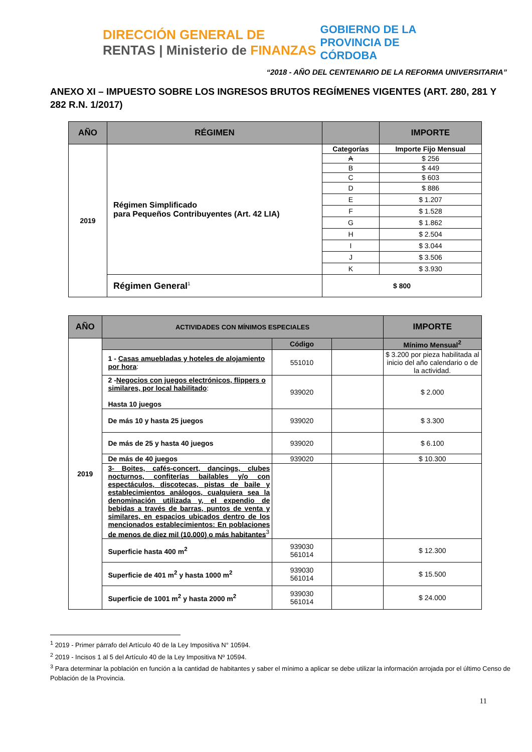DIRECCIÓN GENERAL DE RENTAS | Ministerio de FINANZAS
GOBIERNO DE LA PROVINCIA DE CÓRDOBA
“2018 - AÑO DEL CENTENARIO DE LA REFORMA UNIVERSITARIA”
ANEXO XI – IMPUESTO SOBRE LOS INGRESOS BRUTOS REGÍMENES VIGENTES (ART. 280, 281 Y 282 R.N. 1/2017)
| AÑO | RÉGIMEN | | IMPORTE |
| --- | --- | --- | --- |
| 2019 | Régimen Simplificado para Pequeños Contribuyentes (Art. 42 LIA) | Categorías | Importe Fijo Mensual |
| | | A | $ 256 |
| | | B | $ 449 |
| | | C | $ 603 |
| | | D | $ 886 |
| | | E | $ 1.207 |
| | | F | $ 1.528 |
| | | G | $ 1.862 |
| | | H | $ 2.504 |
| | | I | $ 3.044 |
| | | J | $ 3.506 |
| | | K | $ 3.930 |
| | Régimen General<sup>1</sup> | $ 800 | |
| AÑO | ACTIVIDADES CON MÍNIMOS ESPECIALES | | | IMPORTE |
| --- | --- | --- | --- | --- |
| 2019 | | Código | | Mínimo Mensual<sup>2</sup> |
| | 1 - Casas amuebladas y hoteles de alojamiento por hora : | 551010 | | $ 3.200 por pieza habilitada al inicio del año calendario o de la actividad. |
| | 2 - Negocios con juegos electrónicos, flippers o similares, por local habilitado : Hasta 10 juegos | 939020 | | $ 2.000 |
| | De más 10 y hasta 25 juegos | 939020 | | $ 3.300 |
| | De más de 25 y hasta 40 juegos | 939020 | | $ 6.100 |
| | De más de 40 juegos | 939020 | | $ 10.300 |
| | 3- Boites, cafés-concert, dancings, clubes nocturnos, confiterías bailables y/o con espectáculos, discotecas, pistas de baile y establecimientos análogos, cualquiera sea la denominación utilizada y, el expendio de bebidas a través de barras, puntos de venta y similares, en espacios ubicados dentro de los mencionados establecimientos: En poblaciones de menos de diez mil (10.000) o más habitantes<sup>3</sup> | | | |
| | Superficie hasta 400 m<sup>2</sup> | 939030 561014 | | $ 12.300 |
| | Superficie de 401 m<sup>2</sup> y hasta 1000 m<sup>2</sup> | 939030 561014 | | $ 15.500 |
| | Superficie de 1001 m<sup>2</sup> y hasta 2000 m<sup>2</sup> | 939030 561014 | | $ 24.000 |
<sup>1</sup> 2019 - Primer párrafo del Artículo 40 de la Ley Impositiva N° 10594.
<sup>2</sup> 2019 - Incisos 1 al 5 del Artículo 40 de la Ley Impositiva Nº 10594.
<sup>3</sup> Para determinar la población en función a la cantidad de habitantes y saber el mínimo a aplicar se debe utilizar la información arrojada por el último Censo de Población de la Provincia.
11